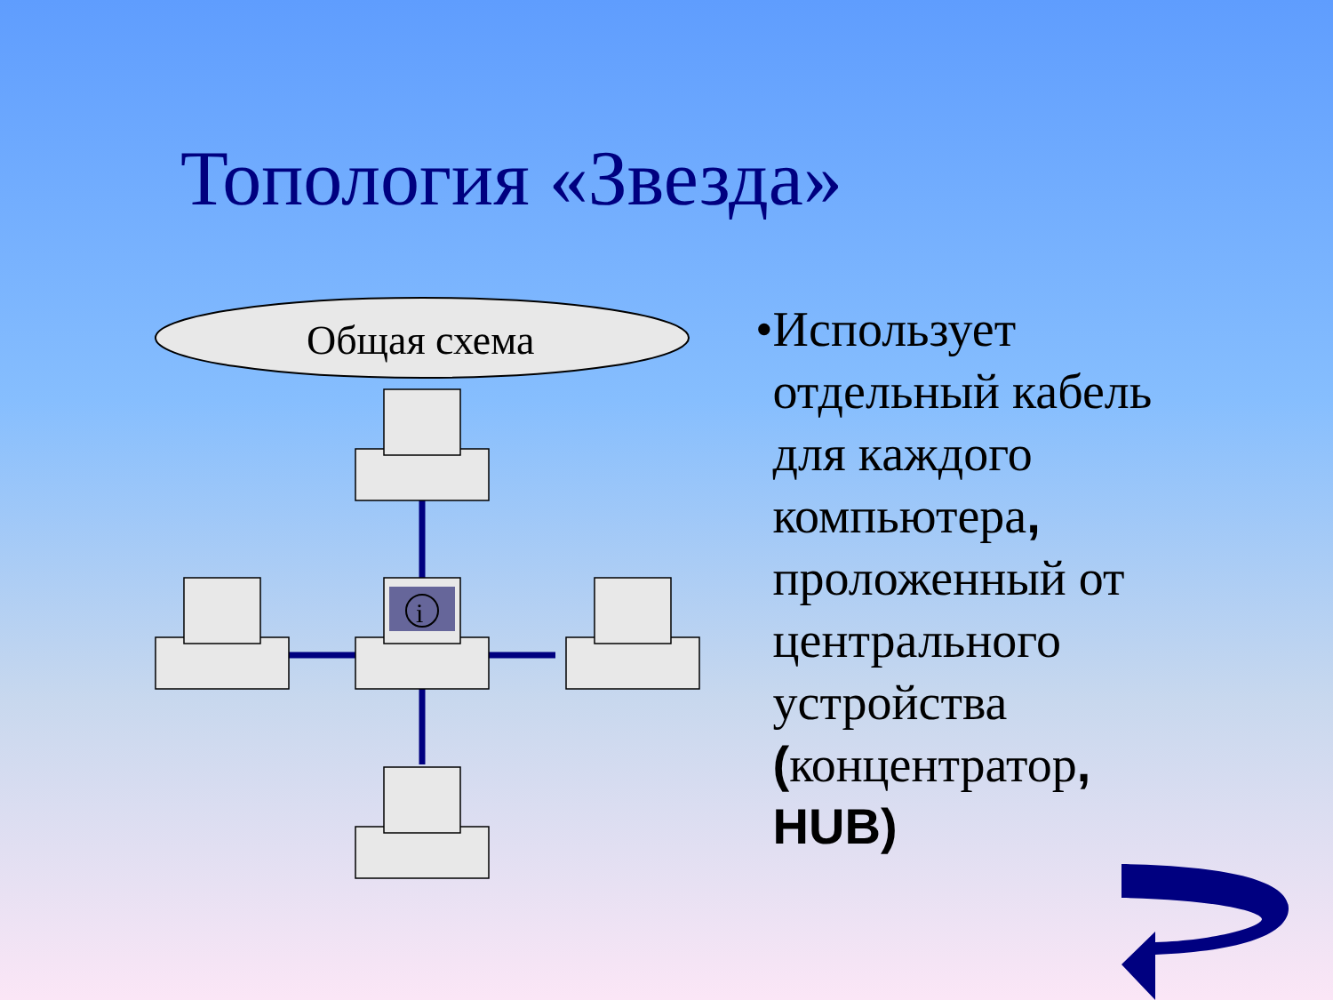Топология «Звезда»
Общая схема
i
• Использует отдельный кабель для каждого компьютера, проложенный от центрального устройства (концентратор, HUB)